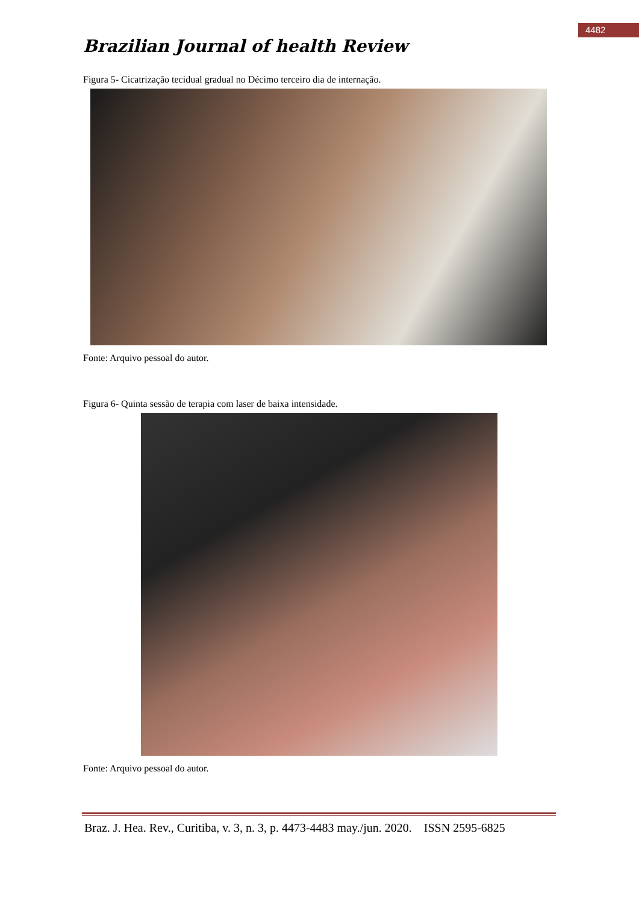4482
Brazilian Journal of health Review
Figura 5- Cicatrização tecidual gradual no Décimo terceiro dia de internação.
Fonte: Arquivo pessoal do autor.
Figura 6- Quinta sessão de terapia com laser de baixa intensidade.
Fonte: Arquivo pessoal do autor.
Braz. J. Hea. Rev., Curitiba, v. 3, n. 3, p. 4473-4483 may./jun. 2020. ISSN 2595-6825